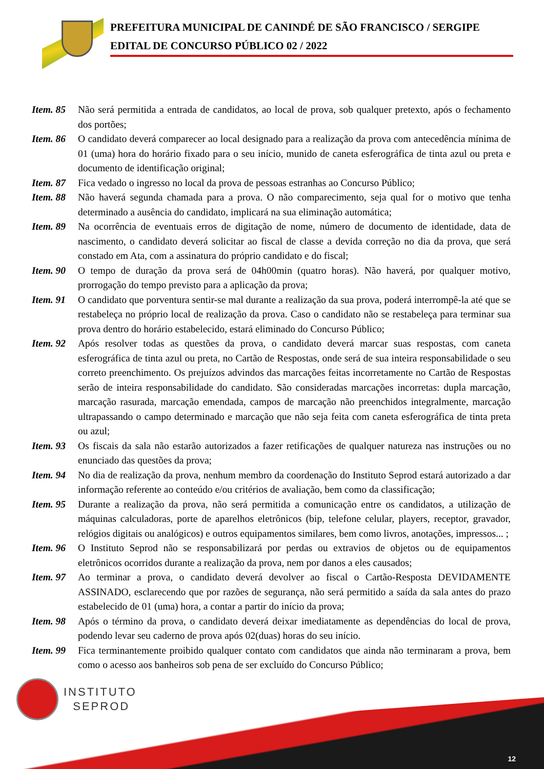PREFEITURA MUNICIPAL DE CANINDÉ DE SÃO FRANCISCO / SERGIPE
EDITAL DE CONCURSO PÚBLICO 02 / 2022
Item. 85 Não será permitida a entrada de candidatos, ao local de prova, sob qualquer pretexto, após o fechamento dos portões;
Item. 86 O candidato deverá comparecer ao local designado para a realização da prova com antecedência mínima de 01 (uma) hora do horário fixado para o seu início, munido de caneta esferográfica de tinta azul ou preta e documento de identificação original;
Item. 87 Fica vedado o ingresso no local da prova de pessoas estranhas ao Concurso Público;
Item. 88 Não haverá segunda chamada para a prova. O não comparecimento, seja qual for o motivo que tenha determinado a ausência do candidato, implicará na sua eliminação automática;
Item. 89 Na ocorrência de eventuais erros de digitação de nome, número de documento de identidade, data de nascimento, o candidato deverá solicitar ao fiscal de classe a devida correção no dia da prova, que será constado em Ata, com a assinatura do próprio candidato e do fiscal;
Item. 90 O tempo de duração da prova será de 04h00min (quatro horas). Não haverá, por qualquer motivo, prorrogação do tempo previsto para a aplicação da prova;
Item. 91 O candidato que porventura sentir-se mal durante a realização da sua prova, poderá interrompê-la até que se restabeleça no próprio local de realização da prova. Caso o candidato não se restabeleça para terminar sua prova dentro do horário estabelecido, estará eliminado do Concurso Público;
Item. 92 Após resolver todas as questões da prova, o candidato deverá marcar suas respostas, com caneta esferográfica de tinta azul ou preta, no Cartão de Respostas, onde será de sua inteira responsabilidade o seu correto preenchimento. Os prejuízos advindos das marcações feitas incorretamente no Cartão de Respostas serão de inteira responsabilidade do candidato. São consideradas marcações incorretas: dupla marcação, marcação rasurada, marcação emendada, campos de marcação não preenchidos integralmente, marcação ultrapassando o campo determinado e marcação que não seja feita com caneta esferográfica de tinta preta ou azul;
Item. 93 Os fiscais da sala não estarão autorizados a fazer retificações de qualquer natureza nas instruções ou no enunciado das questões da prova;
Item. 94 No dia de realização da prova, nenhum membro da coordenação do Instituto Seprod estará autorizado a dar informação referente ao conteúdo e/ou critérios de avaliação, bem como da classificação;
Item. 95 Durante a realização da prova, não será permitida a comunicação entre os candidatos, a utilização de máquinas calculadoras, porte de aparelhos eletrônicos (bip, telefone celular, players, receptor, gravador, relógios digitais ou analógicos) e outros equipamentos similares, bem como livros, anotações, impressos... ;
Item. 96 O Instituto Seprod não se responsabilizará por perdas ou extravios de objetos ou de equipamentos eletrônicos ocorridos durante a realização da prova, nem por danos a eles causados;
Item. 97 Ao terminar a prova, o candidato deverá devolver ao fiscal o Cartão-Resposta DEVIDAMENTE ASSINADO, esclarecendo que por razões de segurança, não será permitido a saída da sala antes do prazo estabelecido de 01 (uma) hora, a contar a partir do início da prova;
Item. 98 Após o término da prova, o candidato deverá deixar imediatamente as dependências do local de prova, podendo levar seu caderno de prova após 02(duas) horas do seu início.
Item. 99 Fica terminantemente proibido qualquer contato com candidatos que ainda não terminaram a prova, bem como o acesso aos banheiros sob pena de ser excluído do Concurso Público;
INSTITUTO
SEPROD
12